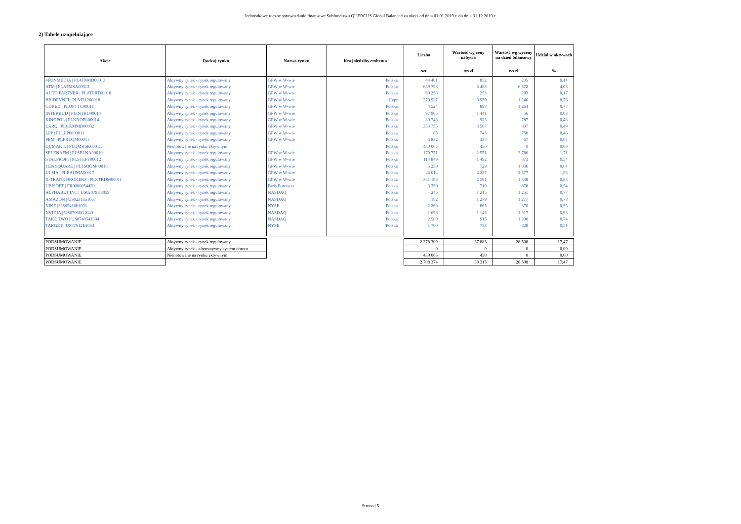Jednostkowe roczne sprawozdanie finansowe Subfunduszu QUERCUS Global Balanced za okres od dnia 01.01.2019 r. do dnia 31.12.2019 r.
2) Tabele uzupełniające
| Akcje | Rodzaj rynku | Nazwa rynku | Kraj siedziby emitenta | Liczba | Wartość wg ceny nabycia | Wartość wg wyceny na dzień bilansowy | Udział w aktywach |
| --- | --- | --- | --- | --- | --- | --- | --- |
| | | | | szt | tys zł | tys zł | % |
| 4FUNMEDIA / PL4FNMD00013 | Aktywny rynek - rynek regulowany | GPW w W-wie | Polska | 44 401 | 852 | 235 | 0,14 |
| ATM / PLATMSA00013 | Aktywny rynek - rynek regulowany | GPW w W-wie | Polska | 659 798 | 6 488 | 6 572 | 4,03 |
| AUTO PARTNER / PLATPRT00018 | Aktywny rynek - rynek regulowany | GPW w W-wie | Polska | 60 258 | 253 | 283 | 0,17 |
| BBIDEVNFI / PLNFI1200018 | Aktywny rynek - rynek regulowany | GPW w W-wie | Cypr | 270 927 | 3 959 | 1 246 | 0,76 |
| CDRED / PLOPTTC00011 | Aktywny rynek - rynek regulowany | GPW w W-wie | Polska | 4 524 | 898 | 1 264 | 0,77 |
| INTERBUD / PLINTBD00014 | Aktywny rynek - rynek regulowany | GPW w W-wie | Polska | 97 905 | 1 441 | 56 | 0,03 |
| KINOPOL / PLKNOPL00014 | Aktywny rynek - rynek regulowany | GPW w W-wie | Polska | 80 748 | 923 | 787 | 0,48 |
| LARQ / PLCAMMD00032 | Aktywny rynek - rynek regulowany | GPW w W-wie | Polska | 353 755 | 3 507 | 807 | 0,49 |
| LPP / PLLPP0000011 | Aktywny rynek - rynek regulowany | GPW w W-wie | Polska | 85 | 743 | 750 | 0,46 |
| PEM / PLPREQM00011 | Aktywny rynek - rynek regulowany | GPW w W-wie | Polska | 6 832 | 337 | 67 | 0,04 |
| QUMAK L / PLQMKSK0001L | Nienotowane na rynku aktywnym | - | Polska | 430 065 | 430 | 0 | 0,00 |
| SELENAFM / PLSELNA00010 | Aktywny rynek - rynek regulowany | GPW w W-wie | Polska | 179 771 | 2 551 | 2 786 | 1,71 |
| STALPROFI / PLSTLPF00012 | Aktywny rynek - rynek regulowany | GPW w W-wie | Polska | 114 849 | 1 492 | 873 | 0,54 |
| TEN SQUARE / PLTSQGM00016 | Aktywny rynek - rynek regulowany | GPW w W-wie | Polska | 5 230 | 729 | 1 036 | 0,64 |
| ULMA / PLBAUMA00017 | Aktywny rynek - rynek regulowany | GPW w W-wie | Polska | 46 014 | 4 227 | 2 577 | 1,58 |
| X-TRADE BROKERS / PLXTRDM00011 | Aktywny rynek - rynek regulowany | GPW w W-wie | Polska | 341 196 | 2 591 | 1 348 | 0,83 |
| UBISOFT / FR0000054470 | Aktywny rynek - rynek regulowany | Paris Euronext | Polska | 3 350 | 719 | 878 | 0,54 |
| ALPHABET INC / US02079K3059 | Aktywny rynek - rynek regulowany | NASDAQ | Polska | 246 | 1 215 | 1 251 | 0,77 |
| AMAZON / US0231351067 | Aktywny rynek - rynek regulowany | NASDAQ | Polska | 182 | 1 279 | 1 277 | 0,78 |
| NIKE / US6541061031 | Aktywny rynek - rynek regulowany | NYSE | Polska | 2 260 | 865 | 870 | 0,53 |
| NVIDIA / US67066G1040 | Aktywny rynek - rynek regulowany | NASDAQ | Polska | 1 698 | 1 146 | 1 517 | 0,93 |
| TAKE TWO / US8740541094 | Aktywny rynek - rynek regulowany | NASDAQ | Polska | 2 580 | 915 | 1 200 | 0,74 |
| TARGET / US87612E1064 | Aktywny rynek - rynek regulowany | NYSE | Polska | 1 700 | 753 | 828 | 0,51 |
| PODSUMOWANIE | Aktywny rynek - rynek regulowany | | | 2 278 309 | 37 883 | 28 508 | 17,47 |
| PODSUMOWANIE | Aktywny rynek - alternatywny system obrotu | | | 0 | 0 | 0 | 0,00 |
| PODSUMOWANIE | Nienotowane na rynku aktywnym | | | 430 065 | 430 | 0 | 0,00 |
| PODSUMOWANIE | | | | 2 708 374 | 38 313 | 28 508 | 17,47 |
Strona | 5